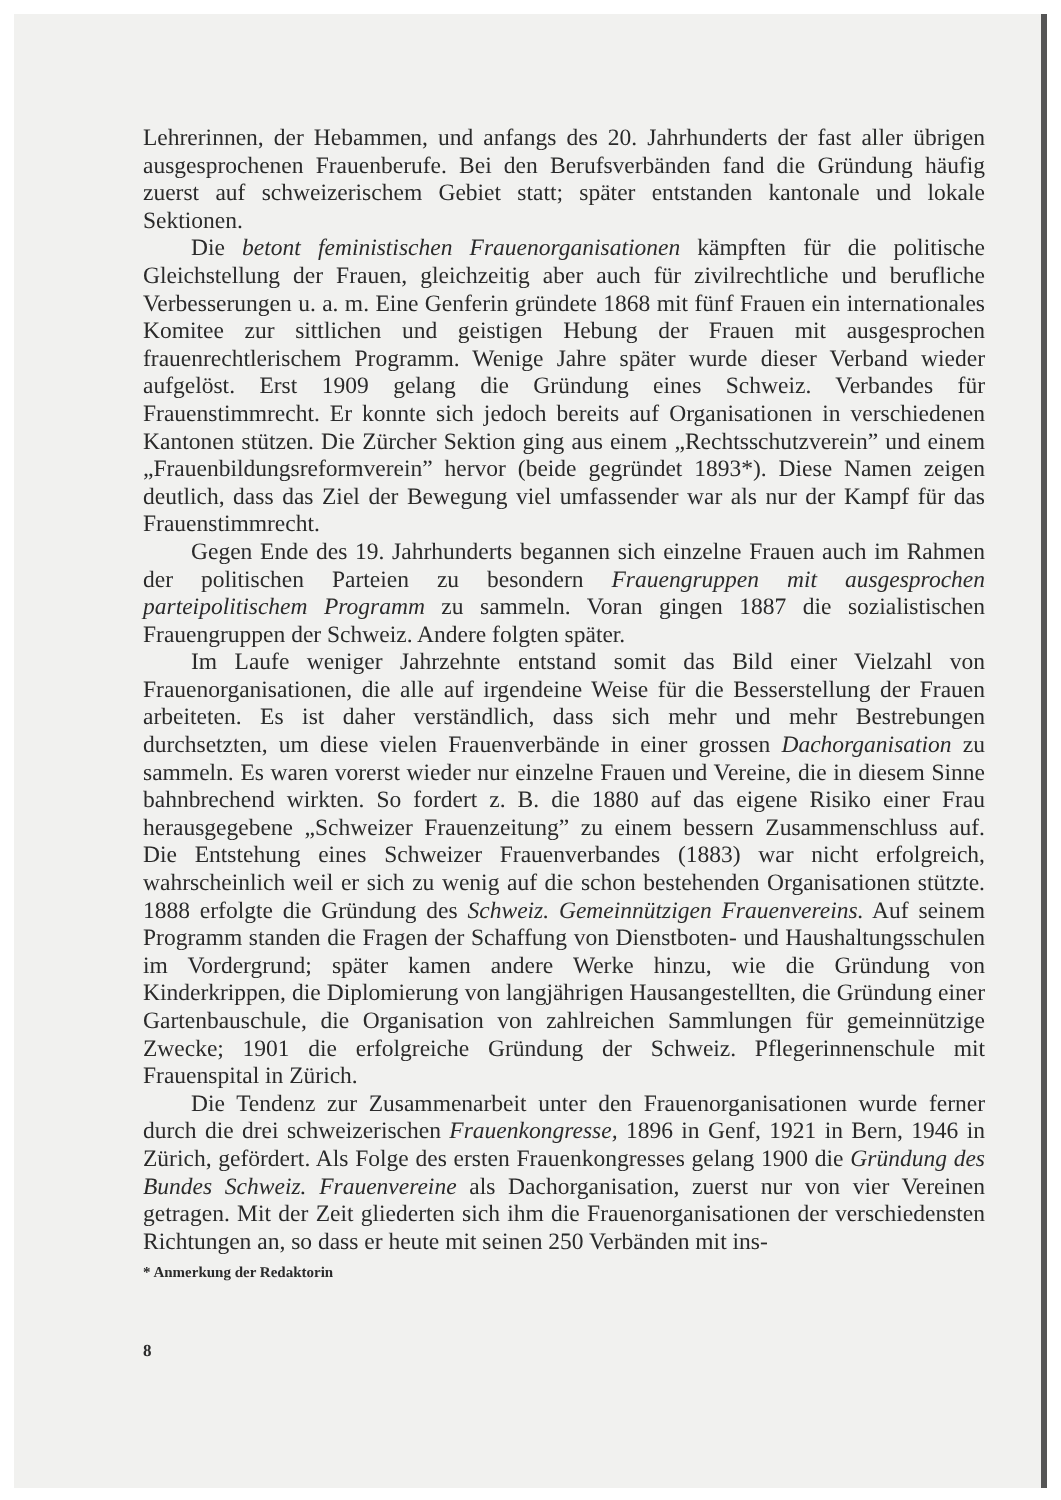Lehrerinnen, der Hebammen, und anfangs des 20. Jahrhunderts der fast aller übrigen ausgesprochenen Frauenberufe. Bei den Berufsverbänden fand die Gründung häufig zuerst auf schweizerischem Gebiet statt; später entstanden kantonale und lokale Sektionen.
Die betont feministischen Frauenorganisationen kämpften für die politische Gleichstellung der Frauen, gleichzeitig aber auch für zivilrechtliche und berufliche Verbesserungen u. a. m. Eine Genferin gründete 1868 mit fünf Frauen ein internationales Komitee zur sittlichen und geistigen Hebung der Frauen mit ausgesprochen frauenrechtlerischem Programm. Wenige Jahre später wurde dieser Verband wieder aufgelöst. Erst 1909 gelang die Gründung eines Schweiz. Verbandes für Frauenstimmrecht. Er konnte sich jedoch bereits auf Organisationen in verschiedenen Kantonen stützen. Die Zürcher Sektion ging aus einem „Rechtsschutzverein” und einem „Frauenbildungsreformverein” hervor (beide gegründet 1893*). Diese Namen zeigen deutlich, dass das Ziel der Bewegung viel umfassender war als nur der Kampf für das Frauenstimmrecht.
Gegen Ende des 19. Jahrhunderts begannen sich einzelne Frauen auch im Rahmen der politischen Parteien zu besondern Frauengruppen mit ausgesprochen parteipolitischem Programm zu sammeln. Voran gingen 1887 die sozialistischen Frauengruppen der Schweiz. Andere folgten später.
Im Laufe weniger Jahrzehnte entstand somit das Bild einer Vielzahl von Frauenorganisationen, die alle auf irgendeine Weise für die Besserstellung der Frauen arbeiteten. Es ist daher verständlich, dass sich mehr und mehr Bestrebungen durchsetzten, um diese vielen Frauenverbände in einer grossen Dachorganisation zu sammeln. Es waren vorerst wieder nur einzelne Frauen und Vereine, die in diesem Sinne bahnbrechend wirkten. So fordert z. B. die 1880 auf das eigene Risiko einer Frau herausgegebene „Schweizer Frauenzeitung” zu einem bessern Zusammenschluss auf. Die Entstehung eines Schweizer Frauenverbandes (1883) war nicht erfolgreich, wahrscheinlich weil er sich zu wenig auf die schon bestehenden Organisationen stützte. 1888 erfolgte die Gründung des Schweiz. Gemeinnützigen Frauenvereins. Auf seinem Programm standen die Fragen der Schaffung von Dienstboten- und Haushaltungsschulen im Vordergrund; später kamen andere Werke hinzu, wie die Gründung von Kinderkrippen, die Diplomierung von langjährigen Hausangestellten, die Gründung einer Gartenbauschule, die Organisation von zahlreichen Sammlungen für gemeinnützige Zwecke; 1901 die erfolgreiche Gründung der Schweiz. Pflegerinnenschule mit Frauenspital in Zürich.
Die Tendenz zur Zusammenarbeit unter den Frauenorganisationen wurde ferner durch die drei schweizerischen Frauenkongresse, 1896 in Genf, 1921 in Bern, 1946 in Zürich, gefördert. Als Folge des ersten Frauenkongresses gelang 1900 die Gründung des Bundes Schweiz. Frauenvereine als Dachorganisation, zuerst nur von vier Vereinen getragen. Mit der Zeit gliederten sich ihm die Frauenorganisationen der verschiedensten Richtungen an, so dass er heute mit seinen 250 Verbänden mit ins-
* Anmerkung der Redaktorin
8